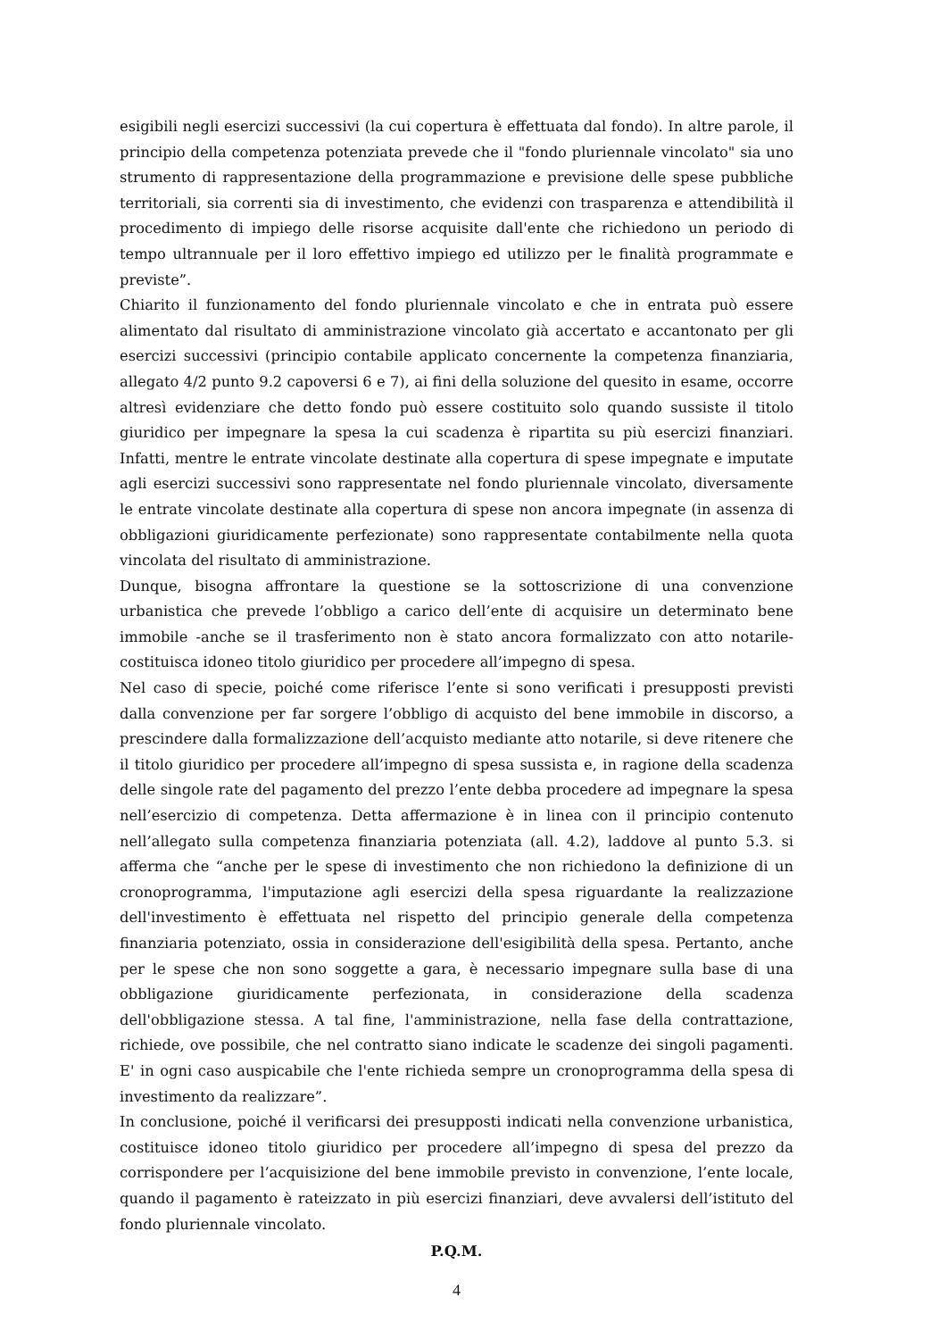esigibili negli esercizi successivi (la cui copertura è effettuata dal fondo). In altre parole, il principio della competenza potenziata prevede che il "fondo pluriennale vincolato" sia uno strumento di rappresentazione della programmazione e previsione delle spese pubbliche territoriali, sia correnti sia di investimento, che evidenzi con trasparenza e attendibilità il procedimento di impiego delle risorse acquisite dall'ente che richiedono un periodo di tempo ultrannuale per il loro effettivo impiego ed utilizzo per le finalità programmate e previste”.
Chiarito il funzionamento del fondo pluriennale vincolato e che in entrata può essere alimentato dal risultato di amministrazione vincolato già accertato e accantonato per gli esercizi successivi (principio contabile applicato concernente la competenza finanziaria, allegato 4/2 punto 9.2 capoversi 6 e 7), ai fini della soluzione del quesito in esame, occorre altresì evidenziare che detto fondo può essere costituito solo quando sussiste il titolo giuridico per impegnare la spesa la cui scadenza è ripartita su più esercizi finanziari. Infatti, mentre le entrate vincolate destinate alla copertura di spese impegnate e imputate agli esercizi successivi sono rappresentate nel fondo pluriennale vincolato, diversamente le entrate vincolate destinate alla copertura di spese non ancora impegnate (in assenza di obbligazioni giuridicamente perfezionate) sono rappresentate contabilmente nella quota vincolata del risultato di amministrazione.
Dunque, bisogna affrontare la questione se la sottoscrizione di una convenzione urbanistica che prevede l’obbligo a carico dell’ente di acquisire un determinato bene immobile -anche se il trasferimento non è stato ancora formalizzato con atto notarile- costituisca idoneo titolo giuridico per procedere all’impegno di spesa.
Nel caso di specie, poiché come riferisce l’ente si sono verificati i presupposti previsti dalla convenzione per far sorgere l’obbligo di acquisto del bene immobile in discorso, a prescindere dalla formalizzazione dell’acquisto mediante atto notarile, si deve ritenere che il titolo giuridico per procedere all’impegno di spesa sussista e, in ragione della scadenza delle singole rate del pagamento del prezzo l’ente debba procedere ad impegnare la spesa nell’esercizio di competenza. Detta affermazione è in linea con il principio contenuto nell’allegato sulla competenza finanziaria potenziata (all. 4.2), laddove al punto 5.3. si afferma che “anche per le spese di investimento che non richiedono la definizione di un cronoprogramma, l'imputazione agli esercizi della spesa riguardante la realizzazione dell'investimento è effettuata nel rispetto del principio generale della competenza finanziaria potenziato, ossia in considerazione dell'esigibilità della spesa. Pertanto, anche per le spese che non sono soggette a gara, è necessario impegnare sulla base di una obbligazione giuridicamente perfezionata, in considerazione della scadenza dell'obbligazione stessa. A tal fine, l'amministrazione, nella fase della contrattazione, richiede, ove possibile, che nel contratto siano indicate le scadenze dei singoli pagamenti. E' in ogni caso auspicabile che l'ente richieda sempre un cronoprogramma della spesa di investimento da realizzare”.
In conclusione, poiché il verificarsi dei presupposti indicati nella convenzione urbanistica, costituisce idoneo titolo giuridico per procedere all’impegno di spesa del prezzo da corrispondere per l’acquisizione del bene immobile previsto in convenzione, l’ente locale, quando il pagamento è rateizzato in più esercizi finanziari, deve avvalersi dell’istituto del fondo pluriennale vincolato.
P.Q.M.
4